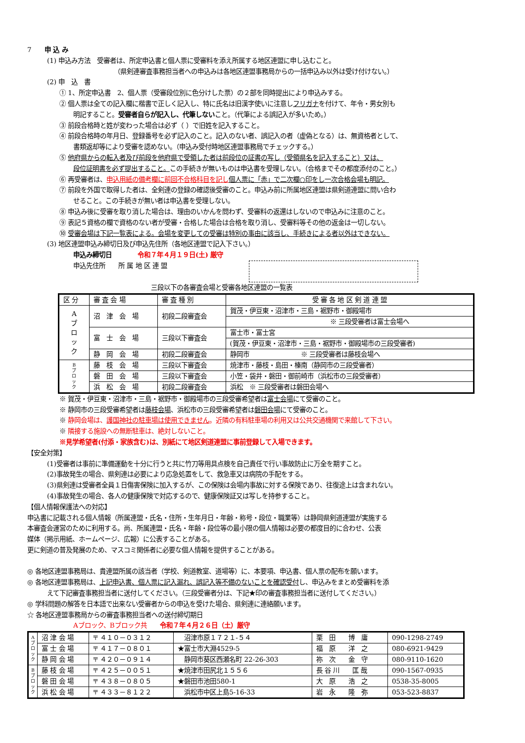7　　申 込 み
(1) 申込み方法　受審者は、所定申込書と個人票に受審料を添え所属する地区連盟に申し込むこと。
（県剣連審査事務担当者への申込みは各地区連盟事務局からの一括申込み以外は受け付けない。）
(2) 申　込　書
① 1、所定申込書　2、個人票（受審段位別に色分けした票）の２部を同時提出により申込みする。
② 個人票は全ての記入欄に楷書で正しく記入し、特に氏名は旧漢字使いに注意しフリガナを付けて、年令・男女別も
明記すること。受審者自らが記入し、代筆しないこと。（代筆による誤記入が多いため。）
③ 前段合格時と姓が変わった場合は必ず（ ）で旧姓を記入すること。
④ 前段合格時の年月日、登録番号を必ず記入のこと。記入のない者、誤記入の者（虚偽となる）は、無資格者として、
書類返却等により受審を認めない。（申込み受付時地区連盟事務局でチェックする。）
⑤ 他府県からの転入者及び前段を他府県で受領した者は前段位の証書の写し（受領県名を記入すること）又は、
段位証明書を必ず提出すること。この手続きが無いものは申込書を受理しない。（合格までその都度添付のこと。）
⑥ 再受審者は、申込用紙の備考欄に前回不合格科目を記し 個人票に「赤」で二次欄○印をし一次合格会場も明記。
⑦ 前段を外国で取得した者は、全剣連の登録の確認後受審のこと。申込み前に所属地区連盟は県剣道連盟に問い合わ
せること。この手続きが無い者は申込書を受理しない。
⑧ 申込み後に受審を取り消した場合は、理由のいかんを問わず、受審料の返還はしないので申込みに注意のこと。
⑨ 表記５資格の欄で資格のない者が受審・合格した場合は合格を取り消し、受審料等その他の返金は一切しない。
⑩ 受審会場は下記一覧表による。会場を変更しての受審は特別の事由に該当し、手続きによる者以外はできない。
(3) 地区連盟申込み締切日及び申込先住所（各地区連盟で記入下さい。）
申込み締切日　　　　令和７年４月１９日(土) 厳守
申込先住所　　所 属 地 区 連 盟
三段以下の各審査会場と受審各地区連盟の一覧表
| 区 分 | 審 査 会 場 | 審 査 種 別 | 受 審 各 地 区 剣 道 連 盟 |
| A ブ ロ ッ ク | 沼 津 会 場 | 初段二段審査会 | 賀茂・伊豆東・沼津市・三島・裾野市・御殿場市 |
| | | | ※ 三段受審者は富士会場へ |
| | 富 士 会 場 | 三段以下審査会 | 富士市・富士宮 |
| | | | (賀茂・伊豆東・沼津市・三島・裾野市・御殿場市の三段受審者) |
| | 静 岡 会 場 | 初段二段審査会 | 静岡市 ※ 三段受審者は藤枝会場へ |
| B ブ ロ ッ ク | 藤 枝 会 場 | 三段以下審査会 | 焼津市・藤枝・島田・榛南（静岡市の三段受審者） |
| | 磐 田 会 場 | 三段以下審査会 | 小笠・袋井・磐田・御前崎市（浜松市の三段受審者） |
| | 浜 松 会 場 | 初段二段審査会 | 浜松 ※ 三段受審者は磐田会場へ |
※ 賀茂・伊豆東・沼津市・三島・裾野市・御殿場市の三段受審希望者は富士会場にて受審のこと。
※ 静岡市の三段受審希望者は藤枝会場、浜松市の三段受審希望者は磐田会場にて受審のこと。
※ 静岡会場は、護国神社の駐車場は使用できません。近隣の有料駐車場の利用又は公共交通機関で来館して下さい。
※ 隣接する施設への無断駐車は、絶対しないこと。
※見学希望者(付添・家族含む)は、別紙にて地区剣道連盟に事前登録して入場できます。
【安全対策】
(1)受審者は事前に準備運動を十分に行うと共に竹刀等用具点検を自己責任で行い事故防止に万全を期すこと。
(2)事故発生の場合、県剣連は必要により応急処置をして、救急車又は病院の手配をする。
(3)県剣連は受審者全員１日傷害保険に加入するが、この保険は会場内事故に対する保険であり、往復途上は含まれない。
(4)事故発生の場合、各人の健康保険で対応するので、健康保険証又は写しを持参すること。
【個人情報保護法への対応】
申込書に記載される個人情報（所属連盟・氏名・住所・生年月日・年齢・称号・段位・職業等）は静岡県剣道連盟が実施する
本審査会運営のために利用する。尚、所属連盟・氏名・年齢・段位等の最小限の個人情報は必要の都度目的に合わせ、公表
媒体（掲示用紙、ホームページ、広報）に公表することがある。
更に剣道の普及発展のため、マスコミ関係者に必要な個人情報を提供することがある。
◎ 各地区連盟事務局は、貴連盟所属の該当者（学校、剣道教室、道場等）に、本要項、申込書、個人票の配布を願います。
◎ 各地区連盟事務局は、上記申込書、個人票に記入漏れ、誤記入等不備のないことを確認受付し、申込みをまとめ受審料を添
えて下記審査事務担当者に送付してください。（三段受審者分は、下記★印の審査事務担当者に送付してください。）
◎ 学科問題の解答を日本語で出来ない受審者からの申込を受けた場合、県剣連に連絡願います。
☆ 各地区連盟事務局からの審査事務担当者への送付締切期日
Aブロック、Bブロック共　　令和７年４月２６日（土）厳守
| A ブ ロ ッ ク | 沼 津 会 場 | 〒 ４１０－０３１２ | 沼津市原１７２１-５４ | 栗 田 博 庸 | 090-1298-2749 |
| | 富 士 会 場 | 〒 ４１７－０８０１ | ★富士市大淵4529-5 | 福 原 洋 之 | 080-6921-9429 |
| | 静 岡 会 場 | 〒 ４２０－０９１４ | 静岡市葵区西瀬名町 22-26-303 | 祢 次 金 守 | 080-9110-1620 |
| B ブ ロ ッ ク | 藤 枝 会 場 | 〒 ４２５－００５１ | ★焼津市田尻北１５５６ | 長 谷 川 匡 哉 | 090-1567-0935 |
| | 磐 田 会 場 | 〒 ４３８－０８０５ | ★磐田市池田580-1 | 大 原 浩 之 | 0538-35-8005 |
| | 浜 松 会 場 | 〒 ４３３－８１２２ | 浜松市中区上島5-16-33 | 岩 永 隆 弥 | 053-523-8837 |